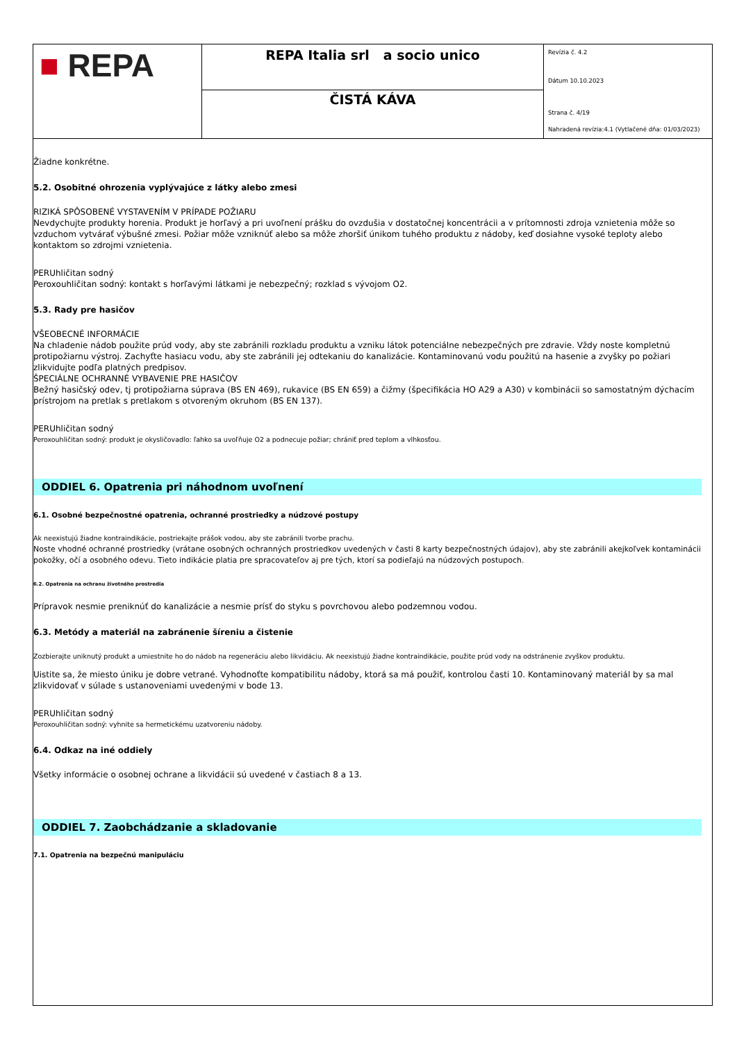| ■ REPA | REPA Italia srl a socio unico | Revízia č. 4.2 Dátum 10.10.2023 Strana č. 4/19 Nahradená revízia:4.1 (Vytlačené dňa: 01/03/2023) |
| | ČISTÁ KÁVA | |
Žiadne konkrétne.
5.2. Osobitné ohrozenia vyplývajúce z látky alebo zmesi
RIZIKÁ SPÔSOBENÉ VYSTAVENÍM V PRÍPADE POŽIARU
Nevdychujte produkty horenia. Produkt je horľavý a pri uvoľnení prášku do ovzdušia v dostatočnej koncentrácii a v prítomnosti zdroja vznietenia môže so vzduchom vytvárať výbušné zmesi. Požiar môže vzniknúť alebo sa môže zhoršiť únikom tuhého produktu z nádoby, keď dosiahne vysoké teploty alebo kontaktom so zdrojmi vznietenia.
PERUhličitan sodný
Peroxouhličitan sodný: kontakt s horľavými látkami je nebezpečný; rozklad s vývojom O2.
5.3. Rady pre hasičov
VŠEOBECNÉ INFORMÁCIE
Na chladenie nádob použite prúd vody, aby ste zabránili rozkladu produktu a vzniku látok potenciálne nebezpečných pre zdravie. Vždy noste kompletnú protipožiarnu výstroj. Zachyťte hasiacu vodu, aby ste zabránili jej odtekaniu do kanalizácie. Kontaminovanú vodu použitú na hasenie a zvyšky po požiari zlikvidujte podľa platných predpisov.
ŠPECIÁLNE OCHRANNÉ VYBAVENIE PRE HASIČOV
Bežný hasičský odev, tj protipožiarna súprava (BS EN 469), rukavice (BS EN 659) a čižmy (špecifikácia HO A29 a A30) v kombinácii so samostatným dýchacím prístrojom na pretlak s pretlakom s otvoreným okruhom (BS EN 137).
PERUhličitan sodný
Peroxouhličitan sodný: produkt je okysličovadlo: ľahko sa uvoľňuje O2 a podnecuje požiar; chrániť pred teplom a vlhkosťou.
ODDIEL 6. Opatrenia pri náhodnom uvoľnení
6.1. Osobné bezpečnostné opatrenia, ochranné prostriedky a núdzové postupy
Ak neexistujú žiadne kontraindikácie, postriekajte prášok vodou, aby ste zabránili tvorbe prachu.
Noste vhodné ochranné prostriedky (vrátane osobných ochranných prostriedkov uvedených v časti 8 karty bezpečnostných údajov), aby ste zabránili akejkoľvek kontaminácii pokožky, očí a osobného odevu. Tieto indikácie platia pre spracovateľov aj pre tých, ktorí sa podieľajú na núdzových postupoch.
6.2. Opatrenia na ochranu životného prostredia
Prípravok nesmie preniknúť do kanalizácie a nesmie prísť do styku s povrchovou alebo podzemnou vodou.
6.3. Metódy a materiál na zabránenie šíreniu a čistenie
Zozbierajte uniknutý produkt a umiestnite ho do nádob na regeneráciu alebo likvidáciu. Ak neexistujú žiadne kontraindikácie, použite prúd vody na odstránenie zvyškov produktu.
Uistite sa, že miesto úniku je dobre vetrané. Vyhodnoťte kompatibilitu nádoby, ktorá sa má použiť, kontrolou časti 10. Kontaminovaný materiál by sa mal zlikvidovať v súlade s ustanoveniami uvedenými v bode 13.
PERUhličitan sodný
Peroxouhličitan sodný: vyhnite sa hermetickému uzatvoreniu nádoby.
6.4. Odkaz na iné oddiely
Všetky informácie o osobnej ochrane a likvidácii sú uvedené v častiach 8 a 13.
ODDIEL 7. Zaobchádzanie a skladovanie
7.1. Opatrenia na bezpečnú manipuláciu